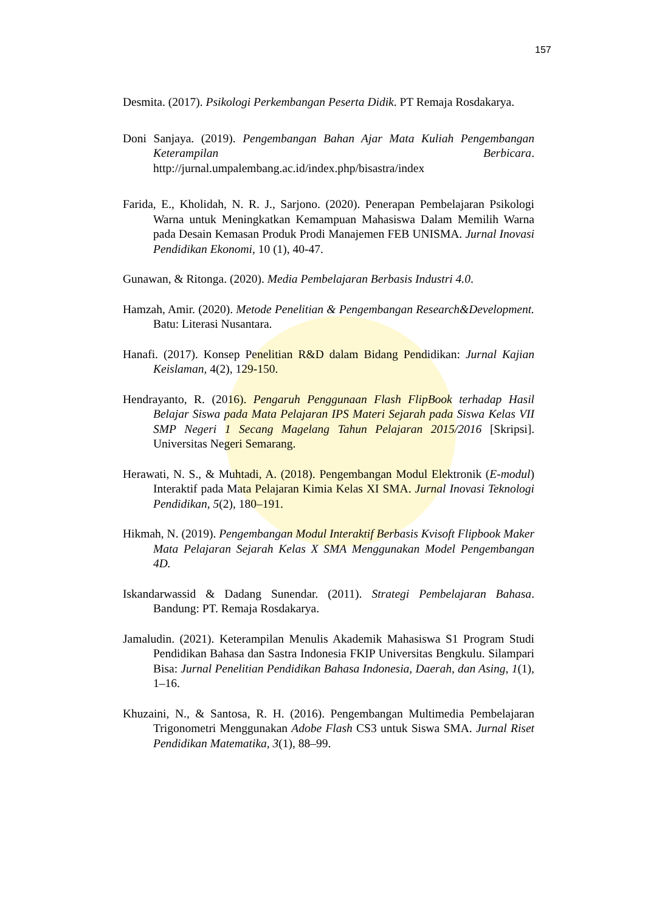157
Desmita. (2017). Psikologi Perkembangan Peserta Didik. PT Remaja Rosdakarya.
Doni Sanjaya. (2019). Pengembangan Bahan Ajar Mata Kuliah Pengembangan Keterampilan Berbicara. http://jurnal.umpalembang.ac.id/index.php/bisastra/index
Farida, E., Kholidah, N. R. J., Sarjono. (2020). Penerapan Pembelajaran Psikologi Warna untuk Meningkatkan Kemampuan Mahasiswa Dalam Memilih Warna pada Desain Kemasan Produk Prodi Manajemen FEB UNISMA. Jurnal Inovasi Pendidikan Ekonomi, 10 (1), 40-47.
Gunawan, & Ritonga. (2020). Media Pembelajaran Berbasis Industri 4.0.
Hamzah, Amir. (2020). Metode Penelitian & Pengembangan Research&Development. Batu: Literasi Nusantara.
Hanafi. (2017). Konsep Penelitian R&D dalam Bidang Pendidikan: Jurnal Kajian Keislaman, 4(2), 129-150.
Hendrayanto, R. (2016). Pengaruh Penggunaan Flash FlipBook terhadap Hasil Belajar Siswa pada Mata Pelajaran IPS Materi Sejarah pada Siswa Kelas VII SMP Negeri 1 Secang Magelang Tahun Pelajaran 2015/2016 [Skripsi]. Universitas Negeri Semarang.
Herawati, N. S., & Muhtadi, A. (2018). Pengembangan Modul Elektronik (E-modul) Interaktif pada Mata Pelajaran Kimia Kelas XI SMA. Jurnal Inovasi Teknologi Pendidikan, 5(2), 180–191.
Hikmah, N. (2019). Pengembangan Modul Interaktif Berbasis Kvisoft Flipbook Maker Mata Pelajaran Sejarah Kelas X SMA Menggunakan Model Pengembangan 4D.
Iskandarwassid & Dadang Sunendar. (2011). Strategi Pembelajaran Bahasa. Bandung: PT. Remaja Rosdakarya.
Jamaludin. (2021). Keterampilan Menulis Akademik Mahasiswa S1 Program Studi Pendidikan Bahasa dan Sastra Indonesia FKIP Universitas Bengkulu. Silampari Bisa: Jurnal Penelitian Pendidikan Bahasa Indonesia, Daerah, dan Asing, 1(1), 1–16.
Khuzaini, N., & Santosa, R. H. (2016). Pengembangan Multimedia Pembelajaran Trigonometri Menggunakan Adobe Flash CS3 untuk Siswa SMA. Jurnal Riset Pendidikan Matematika, 3(1), 88–99.